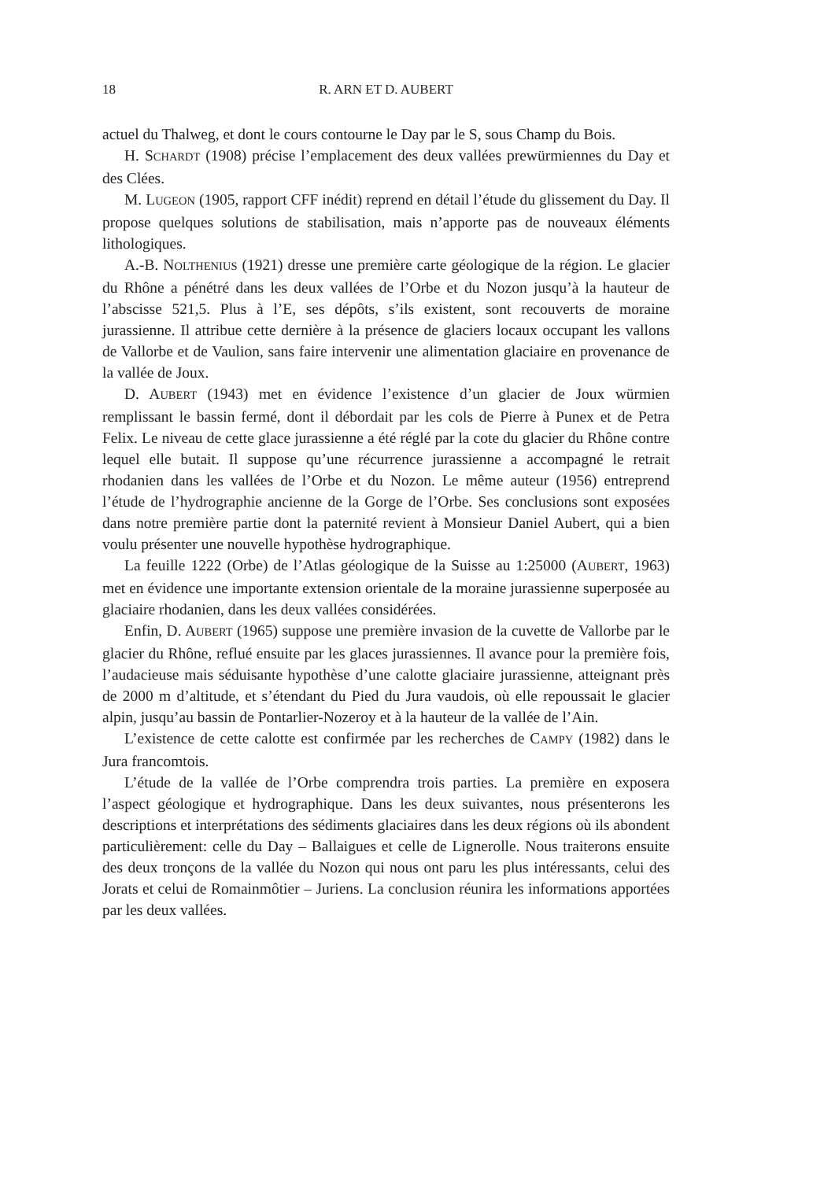18 R. ARN ET D. AUBERT
actuel du Thalweg, et dont le cours contourne le Day par le S, sous Champ du Bois.
H. SCHARDT (1908) précise l’emplacement des deux vallées prewürmiennes du Day et des Clées.
M. LUGEON (1905, rapport CFF inédit) reprend en détail l’étude du glissement du Day. Il propose quelques solutions de stabilisation, mais n’apporte pas de nouveaux éléments lithologiques.
A.-B. NOLTHENIUS (1921) dresse une première carte géologique de la région. Le glacier du Rhône a pénétré dans les deux vallées de l’Orbe et du Nozon jusqu’à la hauteur de l’abscisse 521,5. Plus à l’E, ses dépôts, s’ils existent, sont recouverts de moraine jurassienne. Il attribue cette dernière à la présence de glaciers locaux occupant les vallons de Vallorbe et de Vaulion, sans faire intervenir une alimentation glaciaire en provenance de la vallée de Joux.
D. AUBERT (1943) met en évidence l’existence d’un glacier de Joux würmien remplissant le bassin fermé, dont il débordait par les cols de Pierre à Punex et de Petra Felix. Le niveau de cette glace jurassienne a été réglé par la cote du glacier du Rhône contre lequel elle butait. Il suppose qu’une récurrence jurassienne a accompagné le retrait rhodanien dans les vallées de l’Orbe et du Nozon. Le même auteur (1956) entreprend l’étude de l’hydrographie ancienne de la Gorge de l’Orbe. Ses conclusions sont exposées dans notre première partie dont la paternité revient à Monsieur Daniel Aubert, qui a bien voulu présenter une nouvelle hypothèse hydrographique.
La feuille 1222 (Orbe) de l’Atlas géologique de la Suisse au 1:25000 (AUBERT, 1963) met en évidence une importante extension orientale de la moraine jurassienne superposée au glaciaire rhodanien, dans les deux vallées considérées.
Enfin, D. AUBERT (1965) suppose une première invasion de la cuvette de Vallorbe par le glacier du Rhône, reflué ensuite par les glaces jurassiennes. Il avance pour la première fois, l’audacieuse mais séduisante hypothèse d’une calotte glaciaire jurassienne, atteignant près de 2000 m d’altitude, et s’étendant du Pied du Jura vaudois, où elle repoussait le glacier alpin, jusqu’au bassin de Pontarlier-Nozeroy et à la hauteur de la vallée de l’Ain.
L’existence de cette calotte est confirmée par les recherches de CAMPY (1982) dans le Jura francomtois.
L’étude de la vallée de l’Orbe comprendra trois parties. La première en exposera l’aspect géologique et hydrographique. Dans les deux suivantes, nous présenterons les descriptions et interprétations des sédiments glaciaires dans les deux régions où ils abondent particulièrement: celle du Day – Ballaigues et celle de Lignerolle. Nous traiterons ensuite des deux tronçons de la vallée du Nozon qui nous ont paru les plus intéressants, celui des Jorats et celui de Romainmôtier – Juriens. La conclusion réunira les informations apportées par les deux vallées.